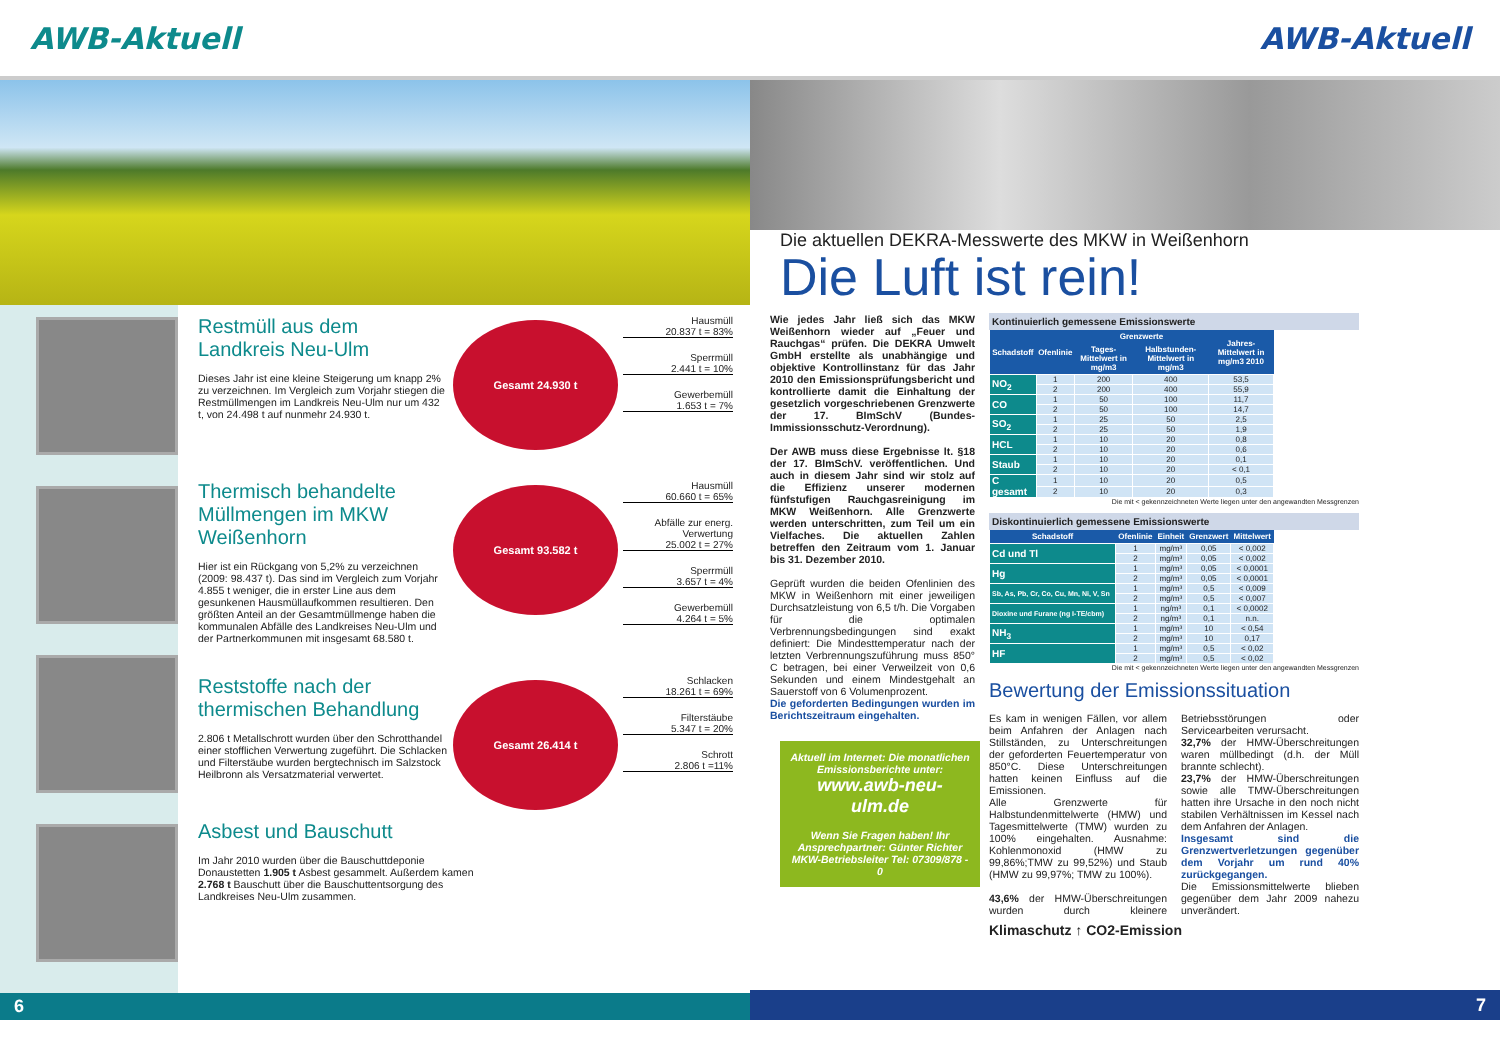AWB-Aktuell AWB-Aktuell
Restmüll aus dem Landkreis Neu-Ulm
Dieses Jahr ist eine kleine Steigerung um knapp 2% zu verzeichnen. Im Vergleich zum Vorjahr stiegen die Restmüllmengen im Landkreis Neu-Ulm nur um 432 t, von 24.498 t auf nunmehr 24.930 t.
Gesamt 24.930 t
Hausmüll
20.837 t = 83%
Sperrmüll
2.441 t = 10%
Gewerbemüll
1.653 t = 7%
Thermisch behandelte Müllmengen im MKW Weißenhorn
Hier ist ein Rückgang von 5,2% zu verzeichnen (2009: 98.437 t). Das sind im Vergleich zum Vorjahr 4.855 t weniger, die in erster Line aus dem gesunkenen Hausmüllaufkommen resultieren. Den größten Anteil an der Gesamtmüllmenge haben die kommunalen Abfälle des Landkreises Neu-Ulm und der Partnerkommunen mit insgesamt 68.580 t.
Gesamt 93.582 t
Hausmüll
60.660 t = 65%
Abfälle zur energ. Verwertung
25.002 t = 27%
Sperrmüll
3.657 t = 4%
Gewerbemüll
4.264 t = 5%
Reststoffe nach der thermischen Behandlung
2.806 t Metallschrott wurden über den Schrotthandel einer stofflichen Verwertung zugeführt. Die Schlacken und Filterstäube wurden bergtechnisch im Salzstock Heilbronn als Versatzmaterial verwertet.
Gesamt 26.414 t
Schlacken
18.261 t = 69%
Filterstäube
5.347 t = 20%
Schrott
2.806 t =11%
Asbest und Bauschutt
Im Jahr 2010 wurden über die Bauschuttdeponie Donaustetten 1.905 t Asbest gesammelt. Außerdem kamen 2.768 t Bauschutt über die Bauschuttentsorgung des Landkreises Neu-Ulm zusammen.
6
Die aktuellen DEKRA-Messwerte des MKW in Weißenhorn
Die Luft ist rein!
Wie jedes Jahr ließ sich das MKW Weißenhorn wieder auf „Feuer und Rauchgas“ prüfen. Die DEKRA Umwelt GmbH erstellte als unabhängige und objektive Kontrollinstanz für das Jahr 2010 den Emissionsprüfungsbericht und kontrollierte damit die Einhaltung der gesetzlich vorgeschriebenen Grenzwerte der 17. BImSchV (Bundes-Immissionsschutz-Verordnung).
Der AWB muss diese Ergebnisse lt. §18 der 17. BImSchV. veröffentlichen. Und auch in diesem Jahr sind wir stolz auf die Effizienz unserer modernen fünfstufigen Rauchgasreinigung im MKW Weißenhorn. Alle Grenzwerte werden unterschritten, zum Teil um ein Vielfaches. Die aktuellen Zahlen betreffen den Zeitraum vom 1. Januar bis 31. Dezember 2010.
Geprüft wurden die beiden Ofenlinien des MKW in Weißenhorn mit einer jeweiligen Durchsatzleistung von 6,5 t/h. Die Vorgaben für die optimalen Verbrennungsbedingungen sind exakt definiert: Die Mindesttemperatur nach der letzten Verbrennungszuführung muss 850° C betragen, bei einer Verweilzeit von 0,6 Sekunden und einem Mindestgehalt an Sauerstoff von 6 Volumenprozent.
Die geforderten Bedingungen wurden im Berichtszeitraum eingehalten.
Aktuell im Internet: Die monatlichen Emissionsberichte unter:
www.awb-neu-ulm.de
Wenn Sie Fragen haben! Ihr Ansprechpartner: Günter Richter MKW-Betriebsleiter Tel: 07309/878 - 0
Kontinuierlich gemessene Emissionswerte
| Schadstoff | Ofenlinie | Grenzwerte | | Jahres-Mittelwert in mg/m3 2010 |
| --- | --- | --- | --- | --- |
| | | Tages-Mittelwert in mg/m3 | Halbstunden-Mittelwert in mg/m3 | |
| NO<sub>2</sub> | 1 | 200 | 400 | 53,5 |
| | 2 | 200 | 400 | 55,9 |
| CO | 1 | 50 | 100 | 11,7 |
| | 2 | 50 | 100 | 14,7 |
| SO<sub>2</sub> | 1 | 25 | 50 | 2,5 |
| | 2 | 25 | 50 | 1,9 |
| HCL | 1 | 10 | 20 | 0,8 |
| | 2 | 10 | 20 | 0,6 |
| Staub | 1 | 10 | 20 | 0,1 |
| | 2 | 10 | 20 | < 0,1 |
| C gesamt | 1 | 10 | 20 | 0,5 |
| | 2 | 10 | 20 | 0,3 |
Die mit < gekennzeichneten Werte liegen unter den angewandten Messgrenzen
Diskontinuierlich gemessene Emissionswerte
| Schadstoff | Ofenlinie | Einheit | Grenzwert | Mittelwert |
| --- | --- | --- | --- | --- |
| Cd und Tl | 1 | mg/m³ | 0,05 | < 0,002 |
| | 2 | mg/m³ | 0,05 | < 0,002 |
| Hg | 1 | mg/m³ | 0,05 | < 0,0001 |
| | 2 | mg/m³ | 0,05 | < 0,0001 |
| Sb, As, Pb, Cr, Co, Cu, Mn, Ni, V, Sn | 1 | mg/m³ | 0,5 | < 0,009 |
| | 2 | mg/m³ | 0,5 | < 0,007 |
| Dioxine und Furane (ng I-TE/cbm) | 1 | ng/m³ | 0,1 | < 0,0002 |
| | 2 | ng/m³ | 0,1 | n.n. |
| NH<sub>3</sub> | 1 | mg/m³ | 10 | < 0,54 |
| | 2 | mg/m³ | 10 | 0,17 |
| HF | 1 | mg/m³ | 0,5 | < 0,02 |
| | 2 | mg/m³ | 0,5 | < 0,02 |
Die mit < gekennzeichneten Werte liegen unter den angewandten Messgrenzen
Bewertung der Emissionssituation
Es kam in wenigen Fällen, vor allem beim Anfahren der Anlagen nach Stillständen, zu Unterschreitungen der geforderten Feuertemperatur von 850°C. Diese Unterschreitungen hatten keinen Einfluss auf die Emissionen.
Alle Grenzwerte für Halbstundenmittelwerte (HMW) und Tagesmittelwerte (TMW) wurden zu 100% eingehalten. Ausnahme: Kohlenmonoxid (HMW zu 99,86%;TMW zu 99,52%) und Staub (HMW zu 99,97%; TMW zu 100%).
43,6% der HMW-Überschreitungen wurden durch kleinere Betriebsstörungen oder Servicearbeiten verursacht.
32,7% der HMW-Überschreitungen waren müllbedingt (d.h. der Müll brannte schlecht).
23,7% der HMW-Überschreitungen sowie alle TMW-Überschreitungen hatten ihre Ursache in den noch nicht stabilen Verhältnissen im Kessel nach dem Anfahren der Anlagen.
Insgesamt sind die Grenzwertverletzungen gegenüber dem Vorjahr um rund 40% zurückgegangen.
Die Emissionsmittelwerte blieben gegenüber dem Jahr 2009 nahezu unverändert.
Klimaschutz ↑ CO2-Emission
7